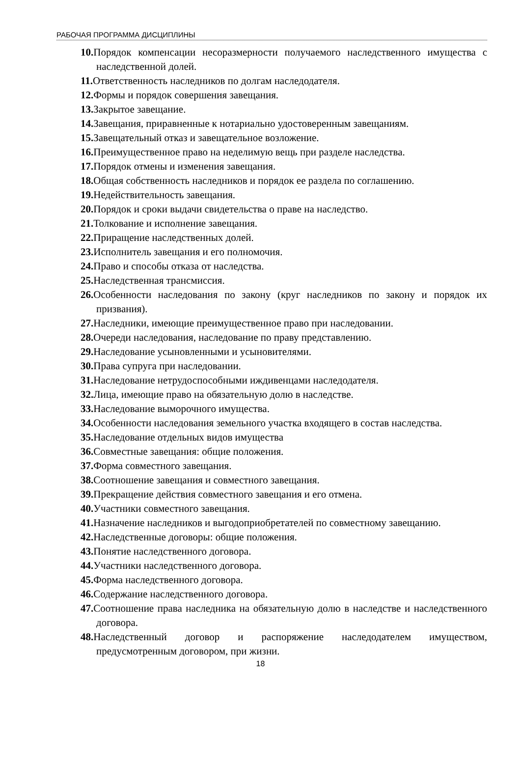РАБОЧАЯ ПРОГРАММА ДИСЦИПЛИНЫ
10. Порядок компенсации несоразмерности получаемого наследственного имущества с наследственной долей.
11. Ответственность наследников по долгам наследодателя.
12. Формы и порядок совершения завещания.
13. Закрытое завещание.
14. Завещания, приравненные к нотариально удостоверенным завещаниям.
15. Завещательный отказ и завещательное возложение.
16. Преимущественное право на неделимую вещь при разделе наследства.
17. Порядок отмены и изменения завещания.
18. Общая собственность наследников и порядок ее раздела по соглашению.
19. Недействительность завещания.
20. Порядок и сроки выдачи свидетельства о праве на наследство.
21. Толкование и исполнение завещания.
22. Приращение наследственных долей.
23. Исполнитель завещания и его полномочия.
24. Право и способы отказа от наследства.
25. Наследственная трансмиссия.
26. Особенности наследования по закону (круг наследников по закону и порядок их призвания).
27. Наследники, имеющие преимущественное право при наследовании.
28. Очереди наследования, наследование по праву представлению.
29. Наследование усыновленными и усыновителями.
30. Права супруга при наследовании.
31. Наследование нетрудоспособными иждивенцами наследодателя.
32. Лица, имеющие право на обязательную долю в наследстве.
33. Наследование выморочного имущества.
34. Особенности наследования земельного участка входящего в состав наследства.
35. Наследование отдельных видов имущества
36. Совместные завещания: общие положения.
37. Форма совместного завещания.
38. Соотношение завещания и совместного завещания.
39. Прекращение действия совместного завещания и его отмена.
40. Участники совместного завещания.
41. Назначение наследников и выгодоприобретателей по совместному завещанию.
42. Наследственные договоры: общие положения.
43. Понятие наследственного договора.
44. Участники наследственного договора.
45. Форма наследственного договора.
46. Содержание наследственного договора.
47. Соотношение права наследника на обязательную долю в наследстве и наследственного договора.
48. Наследственный договор и распоряжение наследодателем имуществом, предусмотренным договором, при жизни.
18